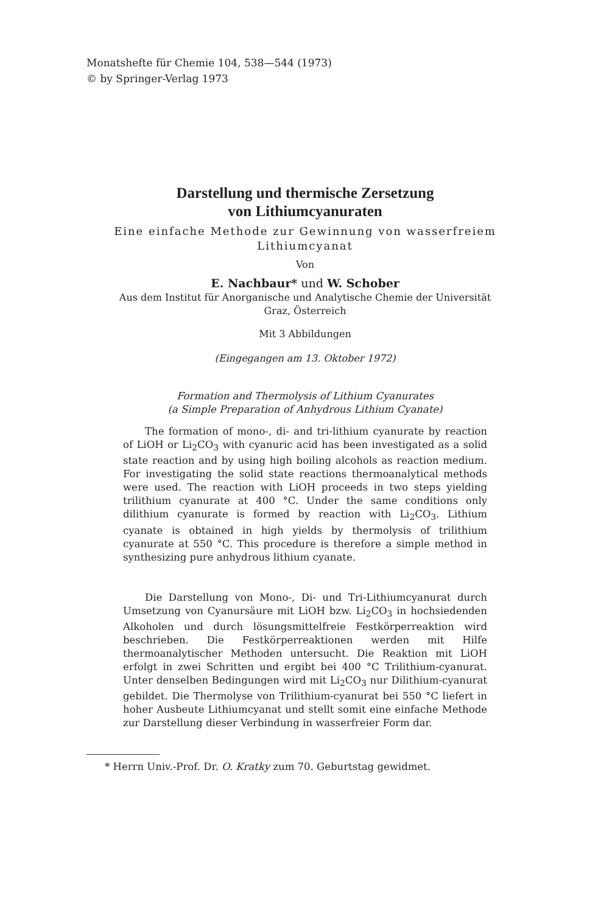Monatshefte für Chemie 104, 538—544 (1973)
© by Springer-Verlag 1973
Darstellung und thermische Zersetzung
von Lithiumcyanuraten
Eine einfache Methode zur Gewinnung von wasserfreiem
Lithiumcyanat
Von
E. Nachbaur* und W. Schober
Aus dem Institut für Anorganische und Analytische Chemie der Universität
Graz, Österreich
Mit 3 Abbildungen
(Eingegangen am 13. Oktober 1972)
Formation and Thermolysis of Lithium Cyanurates
(a Simple Preparation of Anhydrous Lithium Cyanate)
The formation of mono-, di- and tri-lithium cyanurate by reaction of LiOH or Li<sub>2</sub>CO<sub>3</sub> with cyanuric acid has been investigated as a solid state reaction and by using high boiling alcohols as reaction medium. For investigating the solid state reactions thermoanalytical methods were used. The reaction with LiOH proceeds in two steps yielding trilithium cyanurate at 400 °C. Under the same conditions only dilithium cyanurate is formed by reaction with Li<sub>2</sub>CO<sub>3</sub>. Lithium cyanate is obtained in high yields by thermolysis of trilithium cyanurate at 550 °C. This procedure is therefore a simple method in synthesizing pure anhydrous lithium cyanate.
Die Darstellung von Mono-, Di- und Tri-Lithiumcyanurat durch Umsetzung von Cyanursäure mit LiOH bzw. Li<sub>2</sub>CO<sub>3</sub> in hochsiedenden Alkoholen und durch lösungsmittelfreie Festkörperreaktion wird beschrieben. Die Festkörperreaktionen werden mit Hilfe thermoanalytischer Methoden untersucht. Die Reaktion mit LiOH erfolgt in zwei Schritten und ergibt bei 400 °C Trilithium-cyanurat. Unter denselben Bedingungen wird mit Li<sub>2</sub>CO<sub>3</sub> nur Dilithium-cyanurat gebildet. Die Thermolyse von Trilithium-cyanurat bei 550 °C liefert in hoher Ausbeute Lithiumcyanat und stellt somit eine einfache Methode zur Darstellung dieser Verbindung in wasserfreier Form dar.
* Herrn Univ.-Prof. Dr. O. Kratky zum 70. Geburtstag gewidmet.